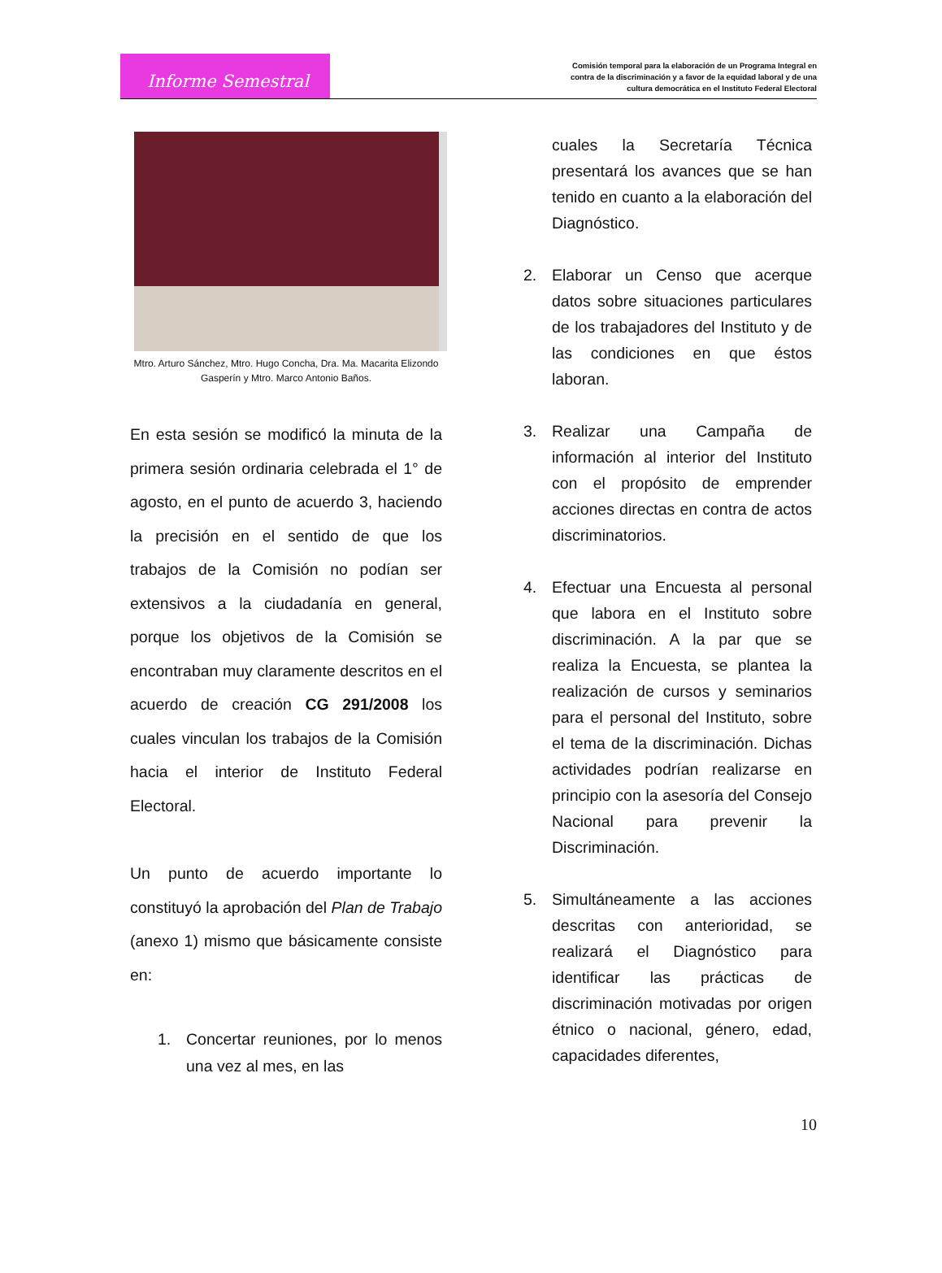Informe Semestral
Comisión temporal para la elaboración de un Programa Integral en contra de la discriminación y a favor de la equidad laboral y de una cultura democrática en el Instituto Federal Electoral
Mtro. Arturo Sánchez, Mtro. Hugo Concha, Dra. Ma. Macarita Elizondo Gasperín y Mtro. Marco Antonio Baños.
En esta sesión se modificó la minuta de la primera sesión ordinaria celebrada el 1° de agosto, en el punto de acuerdo 3, haciendo la precisión en el sentido de que los trabajos de la Comisión no podían ser extensivos a la ciudadanía en general, porque los objetivos de la Comisión se encontraban muy claramente descritos en el acuerdo de creación CG 291/2008 los cuales vinculan los trabajos de la Comisión hacia el interior de Instituto Federal Electoral.
Un punto de acuerdo importante lo constituyó la aprobación del Plan de Trabajo (anexo 1) mismo que básicamente consiste en:
1. Concertar reuniones, por lo menos una vez al mes, en las
cuales la Secretaría Técnica presentará los avances que se han tenido en cuanto a la elaboración del Diagnóstico.
2. Elaborar un Censo que acerque datos sobre situaciones particulares de los trabajadores del Instituto y de las condiciones en que éstos laboran.
3. Realizar una Campaña de información al interior del Instituto con el propósito de emprender acciones directas en contra de actos discriminatorios.
4. Efectuar una Encuesta al personal que labora en el Instituto sobre discriminación. A la par que se realiza la Encuesta, se plantea la realización de cursos y seminarios para el personal del Instituto, sobre el tema de la discriminación. Dichas actividades podrían realizarse en principio con la asesoría del Consejo Nacional para prevenir la Discriminación.
5. Simultáneamente a las acciones descritas con anterioridad, se realizará el Diagnóstico para identificar las prácticas de discriminación motivadas por origen étnico o nacional, género, edad, capacidades diferentes,
10